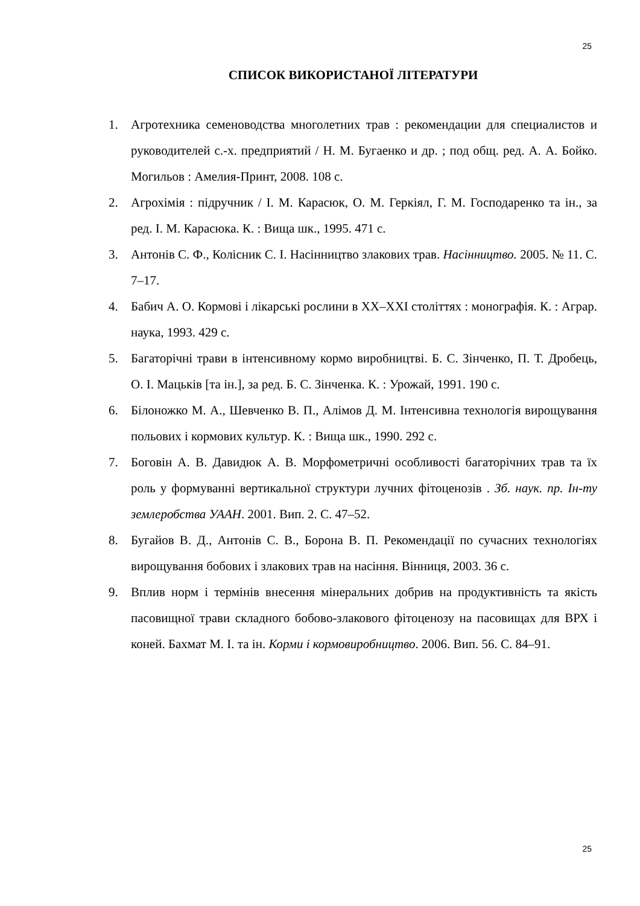25
СПИСОК ВИКОРИСТАНОЇ ЛІТЕРАТУРИ
1. Агротехника семеноводства многолетних трав : рекомендации для специалистов и руководителей с.-х. предприятий / Н. М. Бугаенко и др. ; под общ. ред. А. А. Бойко. Могильов : Амелия-Принт, 2008. 108 с.
2. Агрохімія : підручник / І. М. Карасюк, О. М. Геркіял, Г. М. Господаренко та ін., за ред. І. М. Карасюка. К. : Вища шк., 1995. 471 с.
3. Антонів С. Ф., Колісник С. І. Насінництво злакових трав. Насінництво. 2005. № 11. С. 7–17.
4. Бабич А. О. Кормові і лікарські рослини в XX–XXI століттях : монографія. К. : Аграр. наука, 1993. 429 с.
5. Багаторічні трави в інтенсивному кормо виробництві. Б. С. Зінченко, П. Т. Дробець, О. І. Мацьків [та ін.], за ред. Б. С. Зінченка. К. : Урожай, 1991. 190 с.
6. Білоножко М. А., Шевченко В. П., Алімов Д. М. Інтенсивна технологія вирощування польових і кормових культур. К. : Вища шк., 1990. 292 с.
7. Боговін А. В. Давидюк А. В. Морфометричні особливості багаторічних трав та їх роль у формуванні вертикальної структури лучних фітоценозів . Зб. наук. пр. Ін-ту землеробства УААН. 2001. Вип. 2. С. 47–52.
8. Бугайов В. Д., Антонів С. В., Борона В. П. Рекомендації по сучасних технологіях вирощування бобових і злакових трав на насіння. Вінниця, 2003. 36 с.
9. Вплив норм і термінів внесення мінеральних добрив на продуктивність та якість пасовищної трави складного бобово-злакового фітоценозу на пасовищах для ВРХ і коней. Бахмат М. І. та ін. Корми і кормовиробництво. 2006. Вип. 56. С. 84–91.
25